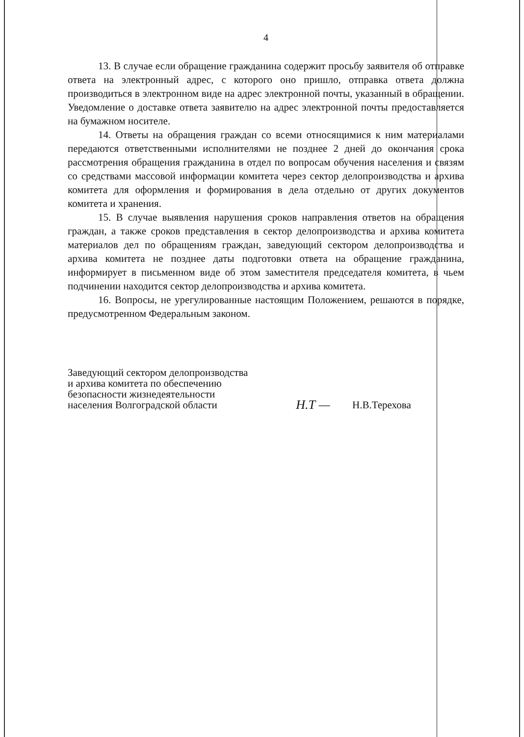4
13. В случае если обращение гражданина содержит просьбу заявителя об отправке ответа на электронный адрес, с которого оно пришло, отправка ответа должна производиться в электронном виде на адрес электронной почты, указанный в обращении. Уведомление о доставке ответа заявителю на адрес электронной почты предоставляется на бумажном носителе.
14. Ответы на обращения граждан со всеми относящимися к ним материалами передаются ответственными исполнителями не позднее 2 дней до окончания срока рассмотрения обращения гражданина в отдел по вопросам обучения населения и связям со средствами массовой информации комитета через сектор делопроизводства и архива комитета для оформления и формирования в дела отдельно от других документов комитета и хранения.
15. В случае выявления нарушения сроков направления ответов на обращения граждан, а также сроков представления в сектор делопроизводства и архива комитета материалов дел по обращениям граждан, заведующий сектором делопроизводства и архива комитета не позднее даты подготовки ответа на обращение гражданина, информирует в письменном виде об этом заместителя председателя комитета, в чьем подчинении находится сектор делопроизводства и архива комитета.
16. Вопросы, не урегулированные настоящим Положением, решаются в порядке, предусмотренном Федеральным законом.
Заведующий сектором делопроизводства
и архива комитета по обеспечению
безопасности жизнедеятельности
населения Волгоградской области
Н.Т —
Н.В.Терехова